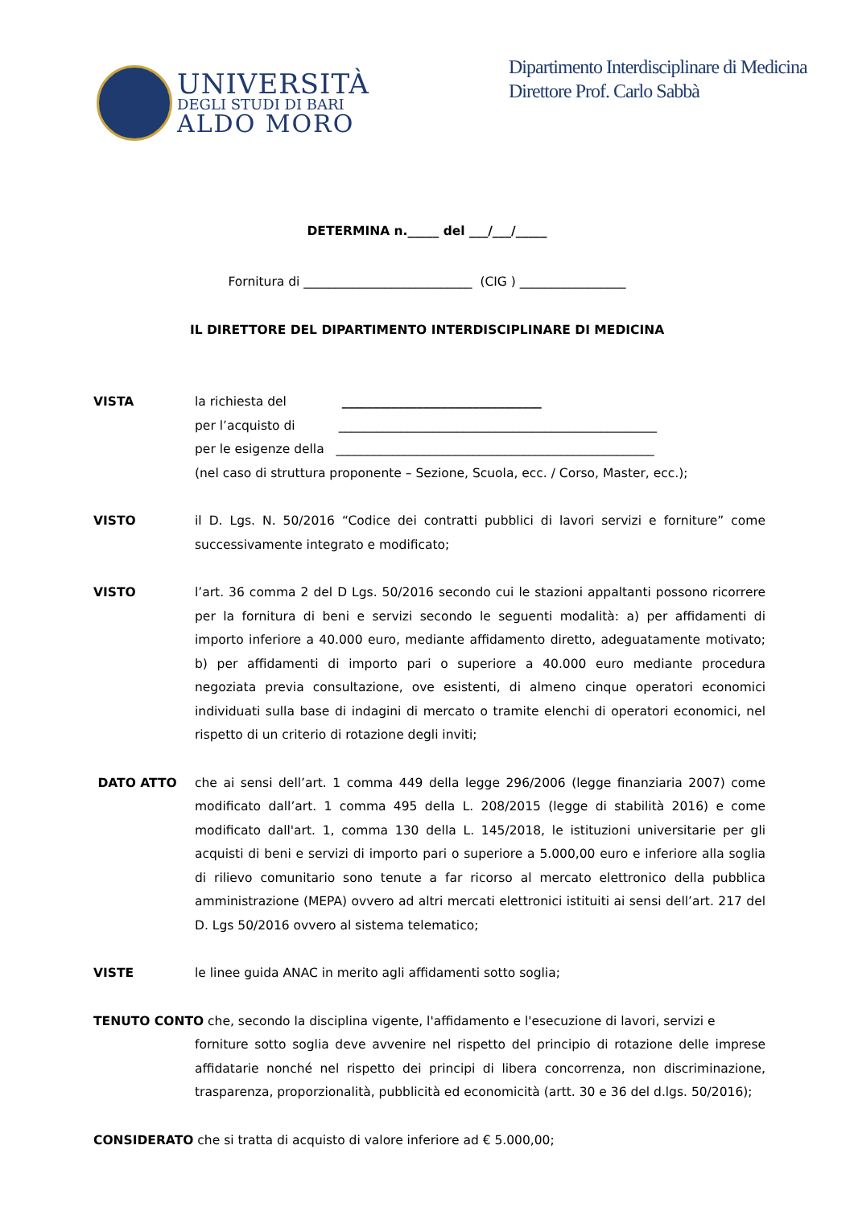UNIVERSITÀ
DEGLI STUDI DI BARI
ALDO MORO
Dipartimento Interdisciplinare di Medicina
Direttore Prof. Carlo Sabbà
DETERMINA n._____ del ___/___/_____
Fornitura di ___________________________ (CIG ) _________________
IL DIRETTORE DEL DIPARTIMENTO INTERDISCIPLINARE DI MEDICINA
VISTA la richiesta del ________________________________
per l’acquisto di ___________________________________________________
per le esigenze della ___________________________________________________
(nel caso di struttura proponente – Sezione, Scuola, ecc. / Corso, Master, ecc.);
VISTO il D. Lgs. N. 50/2016 “Codice dei contratti pubblici di lavori servizi e forniture” come successivamente integrato e modificato;
VISTO l’art. 36 comma 2 del D Lgs. 50/2016 secondo cui le stazioni appaltanti possono ricorrere per la fornitura di beni e servizi secondo le seguenti modalità: a) per affidamenti di importo inferiore a 40.000 euro, mediante affidamento diretto, adeguatamente motivato; b) per affidamenti di importo pari o superiore a 40.000 euro mediante procedura negoziata previa consultazione, ove esistenti, di almeno cinque operatori economici individuati sulla base di indagini di mercato o tramite elenchi di operatori economici, nel rispetto di un criterio di rotazione degli inviti;
DATO ATTO che ai sensi dell’art. 1 comma 449 della legge 296/2006 (legge finanziaria 2007) come modificato dall’art. 1 comma 495 della L. 208/2015 (legge di stabilità 2016) e come modificato dall'art. 1, comma 130 della L. 145/2018, le istituzioni universitarie per gli acquisti di beni e servizi di importo pari o superiore a 5.000,00 euro e inferiore alla soglia di rilievo comunitario sono tenute a far ricorso al mercato elettronico della pubblica amministrazione (MEPA) ovvero ad altri mercati elettronici istituiti ai sensi dell’art. 217 del D. Lgs 50/2016 ovvero al sistema telematico;
VISTE le linee guida ANAC in merito agli affidamenti sotto soglia;
TENUTO CONTO che, secondo la disciplina vigente, l'affidamento e l'esecuzione di lavori, servizi e
forniture sotto soglia deve avvenire nel rispetto del principio di rotazione delle imprese affidatarie nonché nel rispetto dei principi di libera concorrenza, non discriminazione, trasparenza, proporzionalità, pubblicità ed economicità (artt. 30 e 36 del d.lgs. 50/2016);
CONSIDERATO che si tratta di acquisto di valore inferiore ad € 5.000,00;